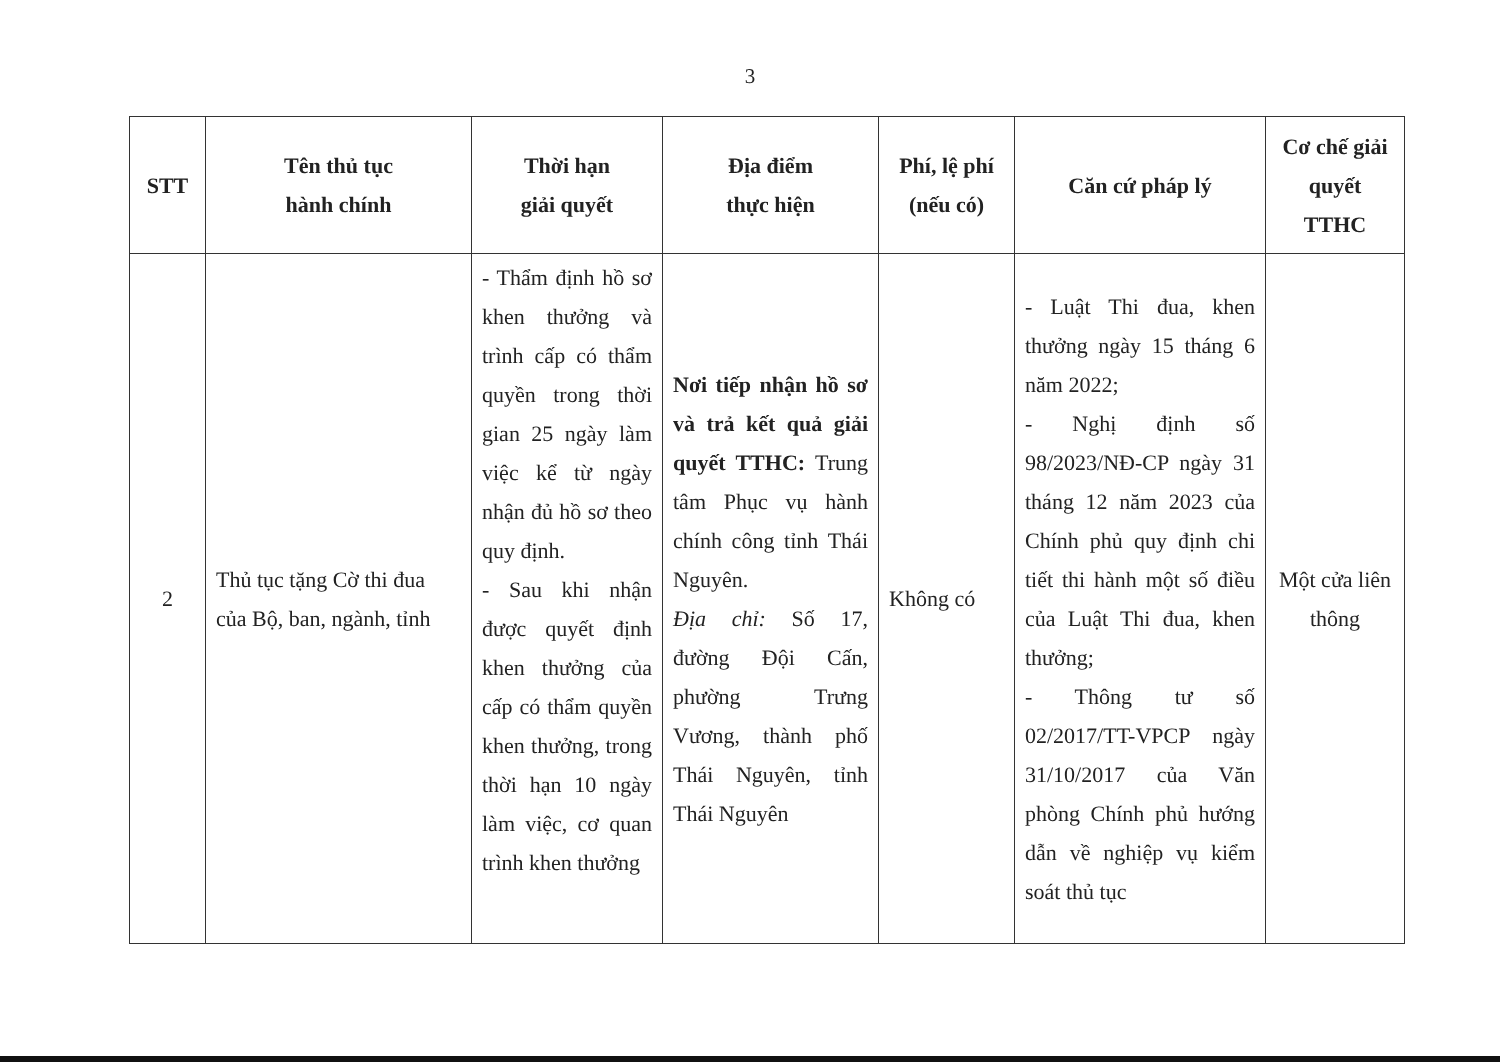3
| STT | Tên thủ tục hành chính | Thời hạn giải quyết | Địa điểm thực hiện | Phí, lệ phí (nếu có) | Căn cứ pháp lý | Cơ chế giải quyết TTHC |
| --- | --- | --- | --- | --- | --- | --- |
| 2 | Thủ tục tặng Cờ thi đua của Bộ, ban, ngành, tỉnh | - Thẩm định hồ sơ khen thưởng và trình cấp có thẩm quyền trong thời gian 25 ngày làm việc kể từ ngày nhận đủ hồ sơ theo quy định. - Sau khi nhận được quyết định khen thưởng của cấp có thẩm quyền khen thưởng, trong thời hạn 10 ngày làm việc, cơ quan trình khen thưởng | Nơi tiếp nhận hồ sơ và trả kết quả giải quyết TTHC: Trung tâm Phục vụ hành chính công tỉnh Thái Nguyên. Địa chỉ: Số 17, đường Đội Cấn, phường Trưng Vương, thành phố Thái Nguyên, tỉnh Thái Nguyên | Không có | - Luật Thi đua, khen thưởng ngày 15 tháng 6 năm 2022; - Nghị định số 98/2023/NĐ-CP ngày 31 tháng 12 năm 2023 của Chính phủ quy định chi tiết thi hành một số điều của Luật Thi đua, khen thưởng; - Thông tư số 02/2017/TT-VPCP ngày 31/10/2017 của Văn phòng Chính phủ hướng dẫn về nghiệp vụ kiểm soát thủ tục | Một cửa liên thông |